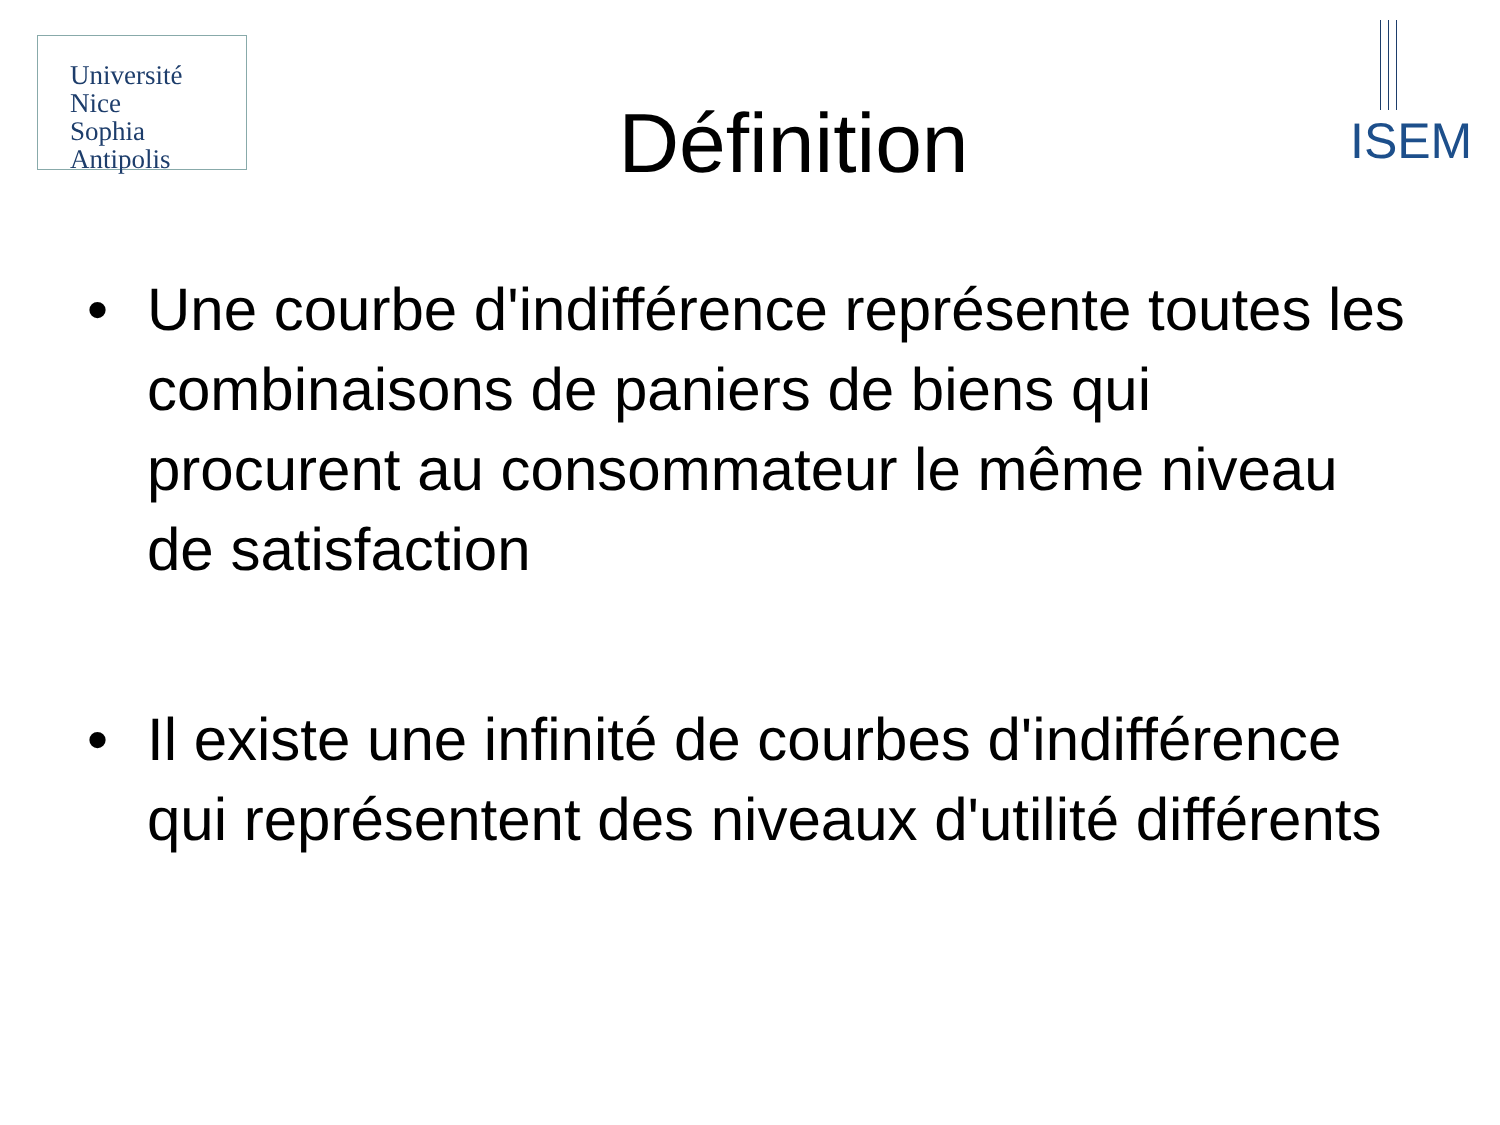Université
Nice
Sophia Antipolis
Définition
ISEM
• Une courbe d'indifférence représente toutes les combinaisons de paniers de biens qui procurent au consommateur le même niveau de satisfaction
• Il existe une infinité de courbes d'indifférence qui représentent des niveaux d'utilité différents